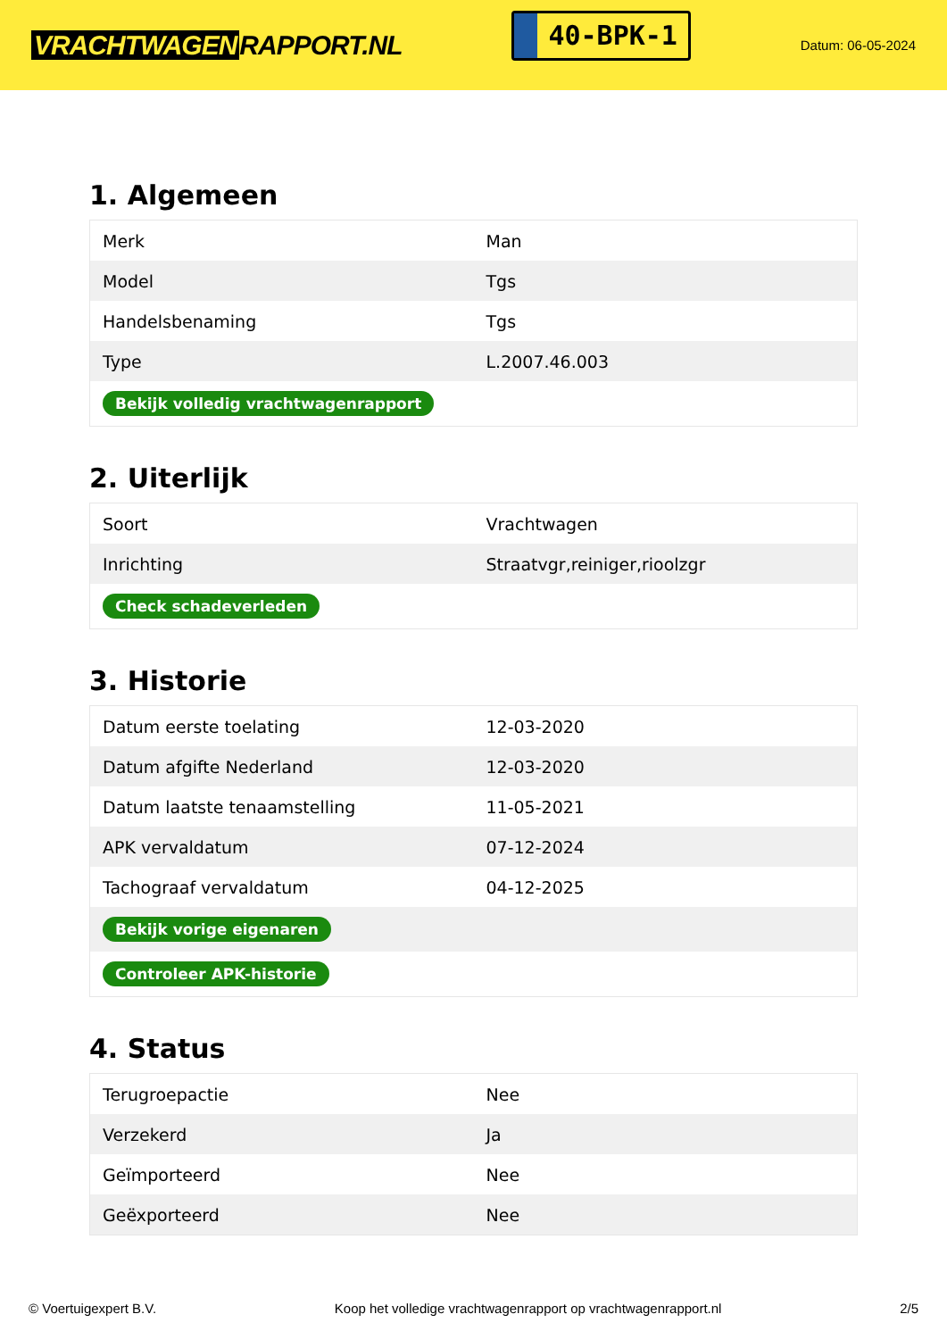VRACHTWAGEN RAPPORT.NL
40-BPK-1
Datum: 06-05-2024
1. Algemeen
| Merk | Man |
| Model | Tgs |
| Handelsbenaming | Tgs |
| Type | L.2007.46.003 |
| Bekijk volledig vrachtwagenrapport | |
2. Uiterlijk
| Soort | Vrachtwagen |
| Inrichting | Straatvgr,reiniger,rioolzgr |
| Check schadeverleden | |
3. Historie
| Datum eerste toelating | 12-03-2020 |
| Datum afgifte Nederland | 12-03-2020 |
| Datum laatste tenaamstelling | 11-05-2021 |
| APK vervaldatum | 07-12-2024 |
| Tachograaf vervaldatum | 04-12-2025 |
| Bekijk vorige eigenaren | |
| Controleer APK-historie | |
4. Status
| Terugroepactie | Nee |
| Verzekerd | Ja |
| Geïmporteerd | Nee |
| Geëxporteerd | Nee |
© Voertuigexpert B.V. Koop het volledige vrachtwagenrapport op vrachtwagenrapport.nl 2/5